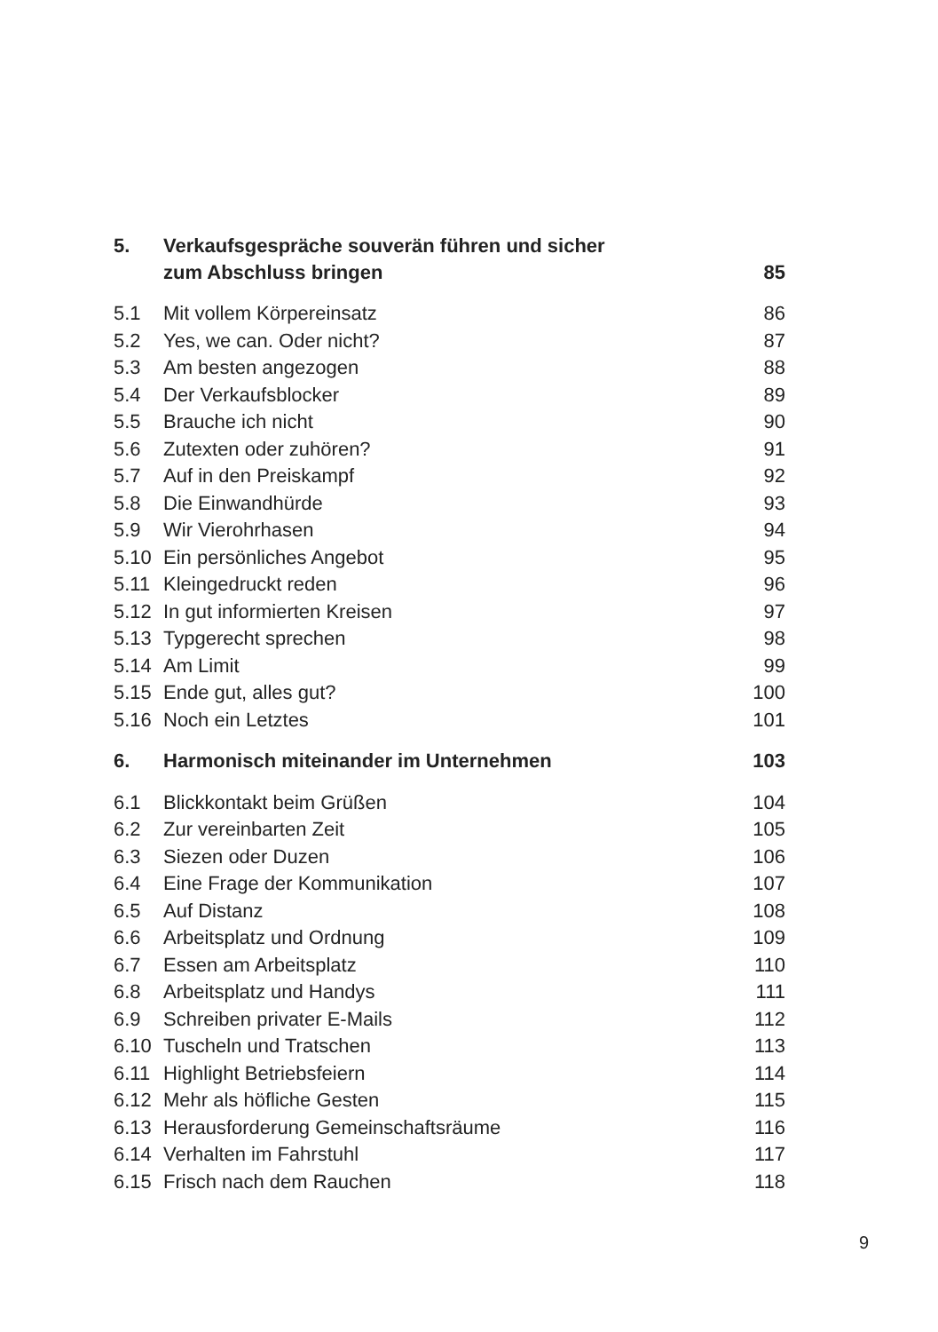| 5. | Verkaufsgespräche souverän führen und sicher zum Abschluss bringen | 85 |
| 5.1 | Mit vollem Körpereinsatz | 86 |
| 5.2 | Yes, we can. Oder nicht? | 87 |
| 5.3 | Am besten angezogen | 88 |
| 5.4 | Der Verkaufsblocker | 89 |
| 5.5 | Brauche ich nicht | 90 |
| 5.6 | Zutexten oder zuhören? | 91 |
| 5.7 | Auf in den Preiskampf | 92 |
| 5.8 | Die Einwandhürde | 93 |
| 5.9 | Wir Vierohrhasen | 94 |
| 5.10 | Ein persönliches Angebot | 95 |
| 5.11 | Kleingedruckt reden | 96 |
| 5.12 | In gut informierten Kreisen | 97 |
| 5.13 | Typgerecht sprechen | 98 |
| 5.14 | Am Limit | 99 |
| 5.15 | Ende gut, alles gut? | 100 |
| 5.16 | Noch ein Letztes | 101 |
| 6. | Harmonisch miteinander im Unternehmen | 103 |
| 6.1 | Blickkontakt beim Grüßen | 104 |
| 6.2 | Zur vereinbarten Zeit | 105 |
| 6.3 | Siezen oder Duzen | 106 |
| 6.4 | Eine Frage der Kommunikation | 107 |
| 6.5 | Auf Distanz | 108 |
| 6.6 | Arbeitsplatz und Ordnung | 109 |
| 6.7 | Essen am Arbeitsplatz | 110 |
| 6.8 | Arbeitsplatz und Handys | 111 |
| 6.9 | Schreiben privater E-Mails | 112 |
| 6.10 | Tuscheln und Tratschen | 113 |
| 6.11 | Highlight Betriebsfeiern | 114 |
| 6.12 | Mehr als höfliche Gesten | 115 |
| 6.13 | Herausforderung Gemeinschaftsräume | 116 |
| 6.14 | Verhalten im Fahrstuhl | 117 |
| 6.15 | Frisch nach dem Rauchen | 118 |
9